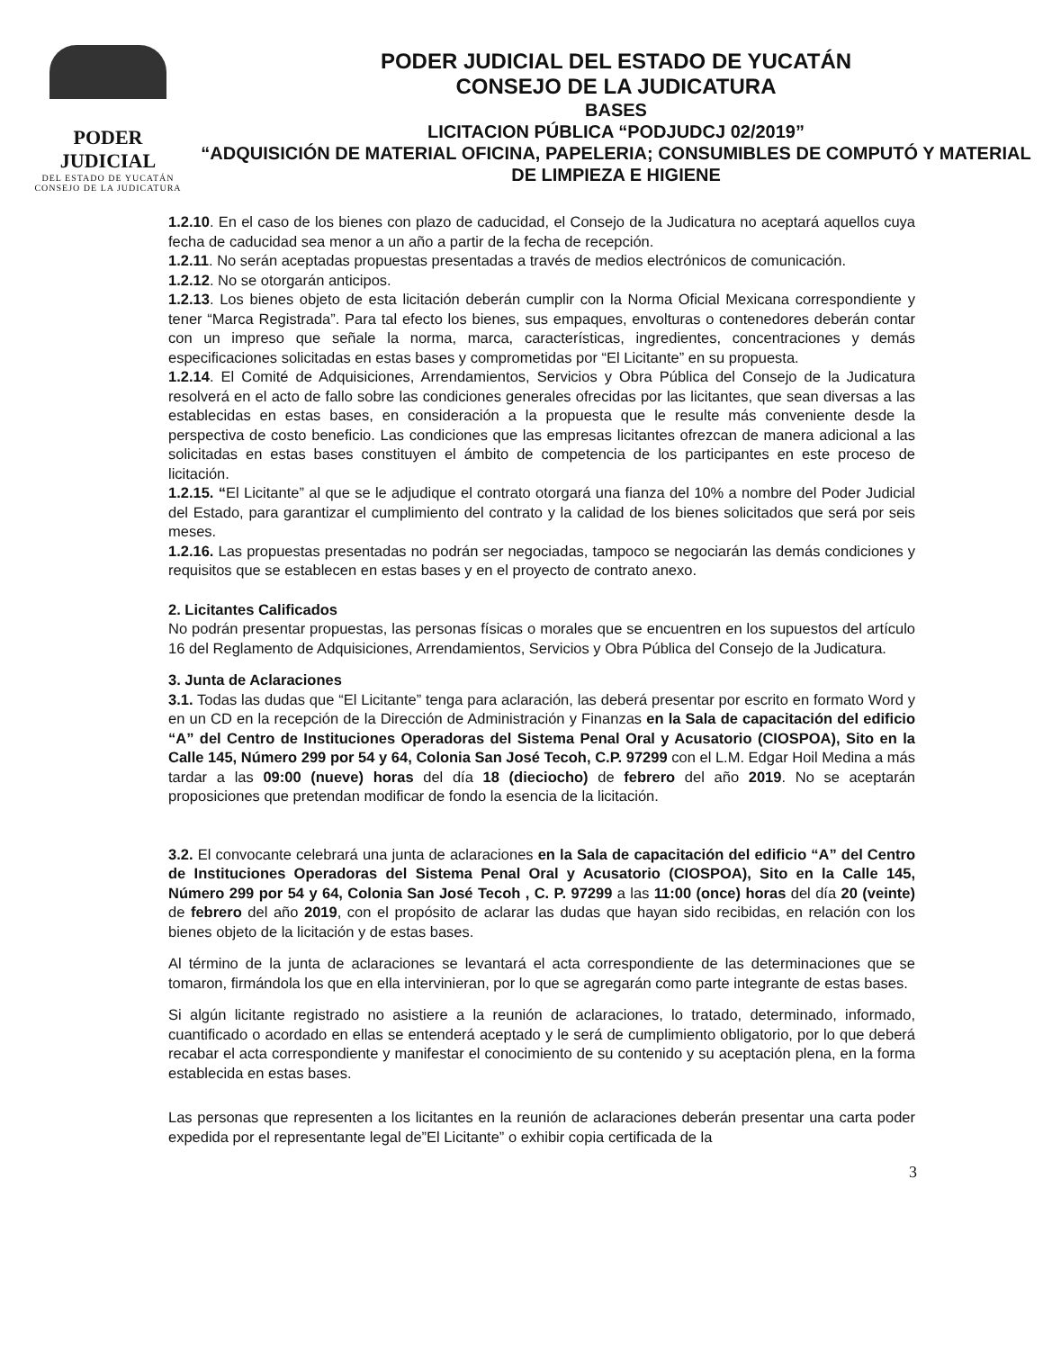PODER JUDICIAL
DEL ESTADO DE YUCATÁN
CONSEJO DE LA JUDICATURA
PODER JUDICIAL DEL ESTADO DE YUCATÁN
CONSEJO DE LA JUDICATURA
BASES
LICITACION PÚBLICA “PODJUDCJ 02/2019”
“ADQUISICIÓN DE MATERIAL OFICINA, PAPELERIA; CONSUMIBLES DE COMPUTÓ Y MATERIAL DE LIMPIEZA E HIGIENE
1.2.10. En el caso de los bienes con plazo de caducidad, el Consejo de la Judicatura no aceptará aquellos cuya fecha de caducidad sea menor a un año a partir de la fecha de recepción.
1.2.11. No serán aceptadas propuestas presentadas a través de medios electrónicos de comunicación.
1.2.12. No se otorgarán anticipos.
1.2.13. Los bienes objeto de esta licitación deberán cumplir con la Norma Oficial Mexicana correspondiente y tener “Marca Registrada”. Para tal efecto los bienes, sus empaques, envolturas o contenedores deberán contar con un impreso que señale la norma, marca, características, ingredientes, concentraciones y demás especificaciones solicitadas en estas bases y comprometidas por “El Licitante” en su propuesta.
1.2.14. El Comité de Adquisiciones, Arrendamientos, Servicios y Obra Pública del Consejo de la Judicatura resolverá en el acto de fallo sobre las condiciones generales ofrecidas por las licitantes, que sean diversas a las establecidas en estas bases, en consideración a la propuesta que le resulte más conveniente desde la perspectiva de costo beneficio. Las condiciones que las empresas licitantes ofrezcan de manera adicional a las solicitadas en estas bases constituyen el ámbito de competencia de los participantes en este proceso de licitación.
1.2.15. “El Licitante” al que se le adjudique el contrato otorgará una fianza del 10% a nombre del Poder Judicial del Estado, para garantizar el cumplimiento del contrato y la calidad de los bienes solicitados que será por seis meses.
1.2.16. Las propuestas presentadas no podrán ser negociadas, tampoco se negociarán las demás condiciones y requisitos que se establecen en estas bases y en el proyecto de contrato anexo.
2. Licitantes Calificados
No podrán presentar propuestas, las personas físicas o morales que se encuentren en los supuestos del artículo 16 del Reglamento de Adquisiciones, Arrendamientos, Servicios y Obra Pública del Consejo de la Judicatura.
3. Junta de Aclaraciones
3.1. Todas las dudas que “El Licitante” tenga para aclaración, las deberá presentar por escrito en formato Word y en un CD en la recepción de la Dirección de Administración y Finanzas en la Sala de capacitación del edificio “A” del Centro de Instituciones Operadoras del Sistema Penal Oral y Acusatorio (CIOSPOA), Sito en la Calle 145, Número 299 por 54 y 64, Colonia San José Tecoh, C.P. 97299 con el L.M. Edgar Hoil Medina a más tardar a las 09:00 (nueve) horas del día 18 (dieciocho) de febrero del año 2019. No se aceptarán proposiciones que pretendan modificar de fondo la esencia de la licitación.
3.2. El convocante celebrará una junta de aclaraciones en la Sala de capacitación del edificio “A” del Centro de Instituciones Operadoras del Sistema Penal Oral y Acusatorio (CIOSPOA), Sito en la Calle 145, Número 299 por 54 y 64, Colonia San José Tecoh , C. P. 97299 a las 11:00 (once) horas del día 20 (veinte) de febrero del año 2019, con el propósito de aclarar las dudas que hayan sido recibidas, en relación con los bienes objeto de la licitación y de estas bases.
Al término de la junta de aclaraciones se levantará el acta correspondiente de las determinaciones que se tomaron, firmándola los que en ella intervinieran, por lo que se agregarán como parte integrante de estas bases.
Si algún licitante registrado no asistiere a la reunión de aclaraciones, lo tratado, determinado, informado, cuantificado o acordado en ellas se entenderá aceptado y le será de cumplimiento obligatorio, por lo que deberá recabar el acta correspondiente y manifestar el conocimiento de su contenido y su aceptación plena, en la forma establecida en estas bases.
Las personas que representen a los licitantes en la reunión de aclaraciones deberán presentar una carta poder expedida por el representante legal de”El Licitante” o exhibir copia certificada de la
3